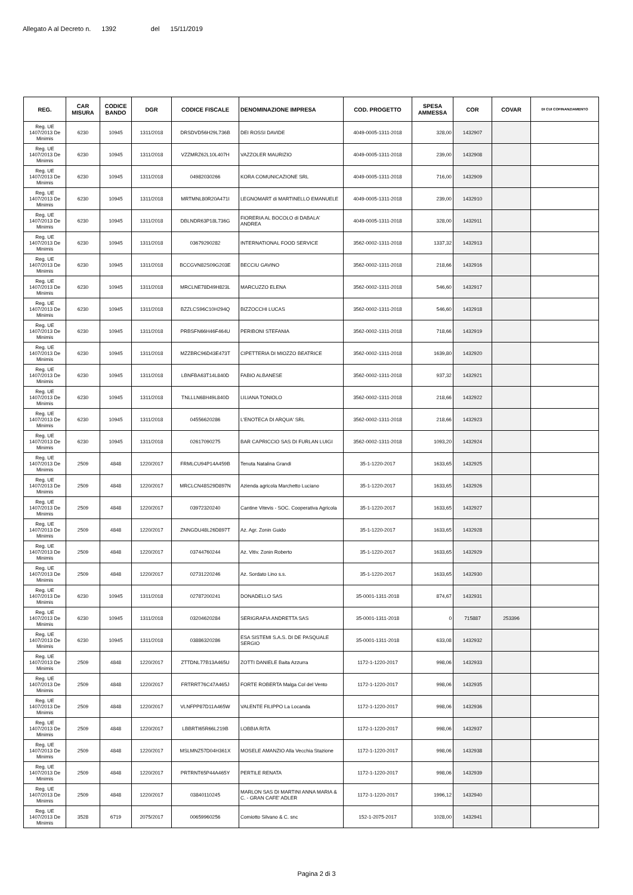Allegato A al Decreto n. 1392 del 15/11/2019
| REG. | CAR MISURA | CODICE BANDO | DGR | CODICE FISCALE | DENOMINAZIONE IMPRESA | COD. PROGETTO | SPESA AMMESSA | COR | COVAR | DI CUI COFINANZIAMENTO |
| --- | --- | --- | --- | --- | --- | --- | --- | --- | --- | --- |
| Reg. UE 1407/2013 De Minimis | 6230 | 10945 | 1311/2018 | DRSDVD56H29L736B | DEI ROSSI DAVIDE | 4049-0005-1311-2018 | 328,00 | 1432907 | | |
| Reg. UE 1407/2013 De Minimis | 6230 | 10945 | 1311/2018 | VZZMRZ62L10L407H | VAZZOLER MAURIZIO | 4049-0005-1311-2018 | 239,00 | 1432908 | | |
| Reg. UE 1407/2013 De Minimis | 6230 | 10945 | 1311/2018 | 04982030266 | KORA COMUNICAZIONE SRL | 4049-0005-1311-2018 | 716,00 | 1432909 | | |
| Reg. UE 1407/2013 De Minimis | 6230 | 10945 | 1311/2018 | MRTMNL80R20A471I | LEGNOMART di MARTINELLO EMANUELE | 4049-0005-1311-2018 | 239,00 | 1432910 | | |
| Reg. UE 1407/2013 De Minimis | 6230 | 10945 | 1311/2018 | DBLNDR63P18L736G | FIORERIA AL BOCOLO di DABALA' ANDREA | 4049-0005-1311-2018 | 328,00 | 1432911 | | |
| Reg. UE 1407/2013 De Minimis | 6230 | 10945 | 1311/2018 | 03679290282 | INTERNATIONAL FOOD SERVICE | 3562-0002-1311-2018 | 1337,32 | 1432913 | | |
| Reg. UE 1407/2013 De Minimis | 6230 | 10945 | 1311/2018 | BCCGVN82S09G203E | BECCIU GAVINO | 3562-0002-1311-2018 | 218,66 | 1432916 | | |
| Reg. UE 1407/2013 De Minimis | 6230 | 10945 | 1311/2018 | MRCLNE78D49H823L | MARCUZZO ELENA | 3562-0002-1311-2018 | 546,60 | 1432917 | | |
| Reg. UE 1407/2013 De Minimis | 6230 | 10945 | 1311/2018 | BZZLCS96C10H294Q | BIZZOCCHI LUCAS | 3562-0002-1311-2018 | 546,60 | 1432918 | | |
| Reg. UE 1407/2013 De Minimis | 6230 | 10945 | 1311/2018 | PRBSFN66H46F464U | PERIBONI STEFANIA | 3562-0002-1311-2018 | 718,66 | 1432919 | | |
| Reg. UE 1407/2013 De Minimis | 6230 | 10945 | 1311/2018 | MZZBRC96D43E473T | CIPETTERIA DI MIOZZO BEATRICE | 3562-0002-1311-2018 | 1639,80 | 1432920 | | |
| Reg. UE 1407/2013 De Minimis | 6230 | 10945 | 1311/2018 | LBNFBA63T14L840D | FABIO ALBANESE | 3562-0002-1311-2018 | 937,32 | 1432921 | | |
| Reg. UE 1407/2013 De Minimis | 6230 | 10945 | 1311/2018 | TNLLLN68H49L840D | LILIANA TONIOLO | 3562-0002-1311-2018 | 218,66 | 1432922 | | |
| Reg. UE 1407/2013 De Minimis | 6230 | 10945 | 1311/2018 | 04556620286 | L'ENOTECA DI ARQUA' SRL | 3562-0002-1311-2018 | 218,66 | 1432923 | | |
| Reg. UE 1407/2013 De Minimis | 6230 | 10945 | 1311/2018 | 02617090275 | BAR CAPRICCIO SAS DI FURLAN LUIGI | 3562-0002-1311-2018 | 1093,20 | 1432924 | | |
| Reg. UE 1407/2013 De Minimis | 2509 | 4848 | 1220/2017 | FRMLCU94P14A459B | Tenuta Natalina Grandi | 35-1-1220-2017 | 1633,65 | 1432925 | | |
| Reg. UE 1407/2013 De Minimis | 2509 | 4848 | 1220/2017 | MRCLCN48S29D897N | Azienda agricola Marchetto Luciano | 35-1-1220-2017 | 1633,65 | 1432926 | | |
| Reg. UE 1407/2013 De Minimis | 2509 | 4848 | 1220/2017 | 03972320240 | Cantine Vitevis - SOC. Cooperativa Agricola | 35-1-1220-2017 | 1633,65 | 1432927 | | |
| Reg. UE 1407/2013 De Minimis | 2509 | 4848 | 1220/2017 | ZNNGDU48L26D897T | Az. Agr. Zonin Guido | 35-1-1220-2017 | 1633,65 | 1432928 | | |
| Reg. UE 1407/2013 De Minimis | 2509 | 4848 | 1220/2017 | 03744760244 | Az. Vitiv. Zonin Roberto | 35-1-1220-2017 | 1633,65 | 1432929 | | |
| Reg. UE 1407/2013 De Minimis | 2509 | 4848 | 1220/2017 | 02731220246 | Az. Sordato Lino s.s. | 35-1-1220-2017 | 1633,65 | 1432930 | | |
| Reg. UE 1407/2013 De Minimis | 6230 | 10945 | 1311/2018 | 02787200241 | DONADELLO SAS | 35-0001-1311-2018 | 874,67 | 1432931 | | |
| Reg. UE 1407/2013 De Minimis | 6230 | 10945 | 1311/2018 | 03204620284 | SERIGRAFIA ANDRETTA SAS | 35-0001-1311-2018 | 0 | 715887 | 253396 | |
| Reg. UE 1407/2013 De Minimis | 6230 | 10945 | 1311/2018 | 03886320286 | ESA SISTEMI S.A.S. DI DE PASQUALE SERGIO | 35-0001-1311-2018 | 633,08 | 1432932 | | |
| Reg. UE 1407/2013 De Minimis | 2509 | 4848 | 1220/2017 | ZTTDNL77B13A465U | ZOTTI DANIELE Baita Azzurra | 1172-1-1220-2017 | 998,06 | 1432933 | | |
| Reg. UE 1407/2013 De Minimis | 2509 | 4848 | 1220/2017 | FRTRRT76C47A465J | FORTE ROBERTA Malga Col del Vento | 1172-1-1220-2017 | 998,06 | 1432935 | | |
| Reg. UE 1407/2013 De Minimis | 2509 | 4848 | 1220/2017 | VLNFPP87D11A465W | VALENTE FILIPPO La Locanda | 1172-1-1220-2017 | 998,06 | 1432936 | | |
| Reg. UE 1407/2013 De Minimis | 2509 | 4848 | 1220/2017 | LBBRTI65R66L219B | LOBBIA RITA | 1172-1-1220-2017 | 998,06 | 1432937 | | |
| Reg. UE 1407/2013 De Minimis | 2509 | 4848 | 1220/2017 | MSLMNZ57D04H361X | MOSELE AMANZIO Alla Vecchia Stazione | 1172-1-1220-2017 | 998,06 | 1432938 | | |
| Reg. UE 1407/2013 De Minimis | 2509 | 4848 | 1220/2017 | PRTRNT65P44A465Y | PERTILE RENATA | 1172-1-1220-2017 | 998,06 | 1432939 | | |
| Reg. UE 1407/2013 De Minimis | 2509 | 4848 | 1220/2017 | 03840110245 | MARLON SAS DI MARTINI ANNA MARIA & C. - GRAN CAFE' ADLER | 1172-1-1220-2017 | 1996,12 | 1432940 | | |
| Reg. UE 1407/2013 De Minimis | 3528 | 6719 | 2075/2017 | 00659960256 | Comiotto Silvano & C. snc | 152-1-2075-2017 | 1028,00 | 1432941 | | |
Pagina 2 di 3